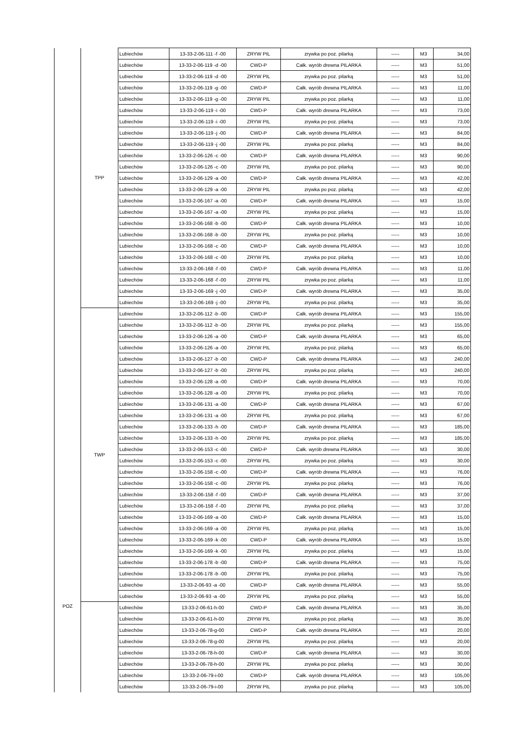| POZ | TPP | Lubiechów | 13-33-2-06-111 -f -00 | ZRYW PIL | zrywka po poz. pilarką | ----- | M3 | 34,00 |
| | | Lubiechów | 13-33-2-06-119 -d -00 | CWD-P | Całk. wyrób drewna PILARKA | ----- | M3 | 51,00 |
| | | Lubiechów | 13-33-2-06-119 -d -00 | ZRYW PIL | zrywka po poz. pilarką | ----- | M3 | 51,00 |
| | | Lubiechów | 13-33-2-06-119 -g -00 | CWD-P | Całk. wyrób drewna PILARKA | ----- | M3 | 11,00 |
| | | Lubiechów | 13-33-2-06-119 -g -00 | ZRYW PIL | zrywka po poz. pilarką | ----- | M3 | 11,00 |
| | | Lubiechów | 13-33-2-06-119 -i -00 | CWD-P | Całk. wyrób drewna PILARKA | ----- | M3 | 73,00 |
| | | Lubiechów | 13-33-2-06-119 -i -00 | ZRYW PIL | zrywka po poz. pilarką | ----- | M3 | 73,00 |
| | | Lubiechów | 13-33-2-06-119 -j -00 | CWD-P | Całk. wyrób drewna PILARKA | ----- | M3 | 84,00 |
| | | Lubiechów | 13-33-2-06-119 -j -00 | ZRYW PIL | zrywka po poz. pilarką | ----- | M3 | 84,00 |
| | | Lubiechów | 13-33-2-06-126 -c -00 | CWD-P | Całk. wyrób drewna PILARKA | ----- | M3 | 90,00 |
| | | Lubiechów | 13-33-2-06-126 -c -00 | ZRYW PIL | zrywka po poz. pilarką | ----- | M3 | 90,00 |
| | | Lubiechów | 13-33-2-06-129 -a -00 | CWD-P | Całk. wyrób drewna PILARKA | ----- | M3 | 42,00 |
| | | Lubiechów | 13-33-2-06-129 -a -00 | ZRYW PIL | zrywka po poz. pilarką | ----- | M3 | 42,00 |
| | | Lubiechów | 13-33-2-06-167 -a -00 | CWD-P | Całk. wyrób drewna PILARKA | ----- | M3 | 15,00 |
| | | Lubiechów | 13-33-2-06-167 -a -00 | ZRYW PIL | zrywka po poz. pilarką | ----- | M3 | 15,00 |
| | | Lubiechów | 13-33-2-06-168 -b -00 | CWD-P | Całk. wyrób drewna PILARKA | ----- | M3 | 10,00 |
| | | Lubiechów | 13-33-2-06-168 -b -00 | ZRYW PIL | zrywka po poz. pilarką | ----- | M3 | 10,00 |
| | | Lubiechów | 13-33-2-06-168 -c -00 | CWD-P | Całk. wyrób drewna PILARKA | ----- | M3 | 10,00 |
| | | Lubiechów | 13-33-2-06-168 -c -00 | ZRYW PIL | zrywka po poz. pilarką | ----- | M3 | 10,00 |
| | | Lubiechów | 13-33-2-06-168 -f -00 | CWD-P | Całk. wyrób drewna PILARKA | ----- | M3 | 11,00 |
| | | Lubiechów | 13-33-2-06-168 -f -00 | ZRYW PIL | zrywka po poz. pilarką | ----- | M3 | 11,00 |
| | | Lubiechów | 13-33-2-06-169 -j -00 | CWD-P | Całk. wyrób drewna PILARKA | ----- | M3 | 35,00 |
| | | Lubiechów | 13-33-2-06-169 -j -00 | ZRYW PIL | zrywka po poz. pilarką | ----- | M3 | 35,00 |
| | TWP | Lubiechów | 13-33-2-06-112 -b -00 | CWD-P | Całk. wyrób drewna PILARKA | ----- | M3 | 155,00 |
| | | Lubiechów | 13-33-2-06-112 -b -00 | ZRYW PIL | zrywka po poz. pilarką | ----- | M3 | 155,00 |
| | | Lubiechów | 13-33-2-06-126 -a -00 | CWD-P | Całk. wyrób drewna PILARKA | ----- | M3 | 65,00 |
| | | Lubiechów | 13-33-2-06-126 -a -00 | ZRYW PIL | zrywka po poz. pilarką | ----- | M3 | 65,00 |
| | | Lubiechów | 13-33-2-06-127 -b -00 | CWD-P | Całk. wyrób drewna PILARKA | ----- | M3 | 240,00 |
| | | Lubiechów | 13-33-2-06-127 -b -00 | ZRYW PIL | zrywka po poz. pilarką | ----- | M3 | 240,00 |
| | | Lubiechów | 13-33-2-06-128 -a -00 | CWD-P | Całk. wyrób drewna PILARKA | ----- | M3 | 70,00 |
| | | Lubiechów | 13-33-2-06-128 -a -00 | ZRYW PIL | zrywka po poz. pilarką | ----- | M3 | 70,00 |
| | | Lubiechów | 13-33-2-06-131 -a -00 | CWD-P | Całk. wyrób drewna PILARKA | ----- | M3 | 67,00 |
| | | Lubiechów | 13-33-2-06-131 -a -00 | ZRYW PIL | zrywka po poz. pilarką | ----- | M3 | 67,00 |
| | | Lubiechów | 13-33-2-06-133 -h -00 | CWD-P | Całk. wyrób drewna PILARKA | ----- | M3 | 185,00 |
| | | Lubiechów | 13-33-2-06-133 -h -00 | ZRYW PIL | zrywka po poz. pilarką | ----- | M3 | 185,00 |
| | | Lubiechów | 13-33-2-06-153 -c -00 | CWD-P | Całk. wyrób drewna PILARKA | ----- | M3 | 30,00 |
| | | Lubiechów | 13-33-2-06-153 -c -00 | ZRYW PIL | zrywka po poz. pilarką | ----- | M3 | 30,00 |
| | | Lubiechów | 13-33-2-06-158 -c -00 | CWD-P | Całk. wyrób drewna PILARKA | ----- | M3 | 76,00 |
| | | Lubiechów | 13-33-2-06-158 -c -00 | ZRYW PIL | zrywka po poz. pilarką | ----- | M3 | 76,00 |
| | | Lubiechów | 13-33-2-06-158 -f -00 | CWD-P | Całk. wyrób drewna PILARKA | ----- | M3 | 37,00 |
| | | Lubiechów | 13-33-2-06-158 -f -00 | ZRYW PIL | zrywka po poz. pilarką | ----- | M3 | 37,00 |
| | | Lubiechów | 13-33-2-06-169 -a -00 | CWD-P | Całk. wyrób drewna PILARKA | ----- | M3 | 15,00 |
| | | Lubiechów | 13-33-2-06-169 -a -00 | ZRYW PIL | zrywka po poz. pilarką | ----- | M3 | 15,00 |
| | | Lubiechów | 13-33-2-06-169 -k -00 | CWD-P | Całk. wyrób drewna PILARKA | ----- | M3 | 15,00 |
| | | Lubiechów | 13-33-2-06-169 -k -00 | ZRYW PIL | zrywka po poz. pilarką | ----- | M3 | 15,00 |
| | | Lubiechów | 13-33-2-06-178 -b -00 | CWD-P | Całk. wyrób drewna PILARKA | ----- | M3 | 75,00 |
| | | Lubiechów | 13-33-2-06-178 -b -00 | ZRYW PIL | zrywka po poz. pilarką | ----- | M3 | 75,00 |
| | | Lubiechów | 13-33-2-06-93 -a -00 | CWD-P | Całk. wyrób drewna PILARKA | ----- | M3 | 55,00 |
| | | Lubiechów | 13-33-2-06-93 -a -00 | ZRYW PIL | zrywka po poz. pilarką | ----- | M3 | 55,00 |
| | | Lubiechów | 13-33-2-06-61-h-00 | CWD-P | Całk. wyrób drewna PILARKA | ----- | M3 | 35,00 |
| | | Lubiechów | 13-33-2-06-61-h-00 | ZRYW PIL | zrywka po poz. pilarką | ----- | M3 | 35,00 |
| | | Lubiechów | 13-33-2-06-78-g-00 | CWD-P | Całk. wyrób drewna PILARKA | ----- | M3 | 20,00 |
| | | Lubiechów | 13-33-2-06-78-g-00 | ZRYW PIL | zrywka po poz. pilarką | ----- | M3 | 20,00 |
| | | Lubiechów | 13-33-2-06-78-h-00 | CWD-P | Całk. wyrób drewna PILARKA | ----- | M3 | 30,00 |
| | | Lubiechów | 13-33-2-06-78-h-00 | ZRYW PIL | zrywka po poz. pilarką | ----- | M3 | 30,00 |
| | | Lubiechów | 13-33-2-06-79-i-00 | CWD-P | Całk. wyrób drewna PILARKA | ----- | M3 | 105,00 |
| | | Lubiechów | 13-33-2-06-79-i-00 | ZRYW PIL | zrywka po poz. pilarką | ----- | M3 | 105,00 |